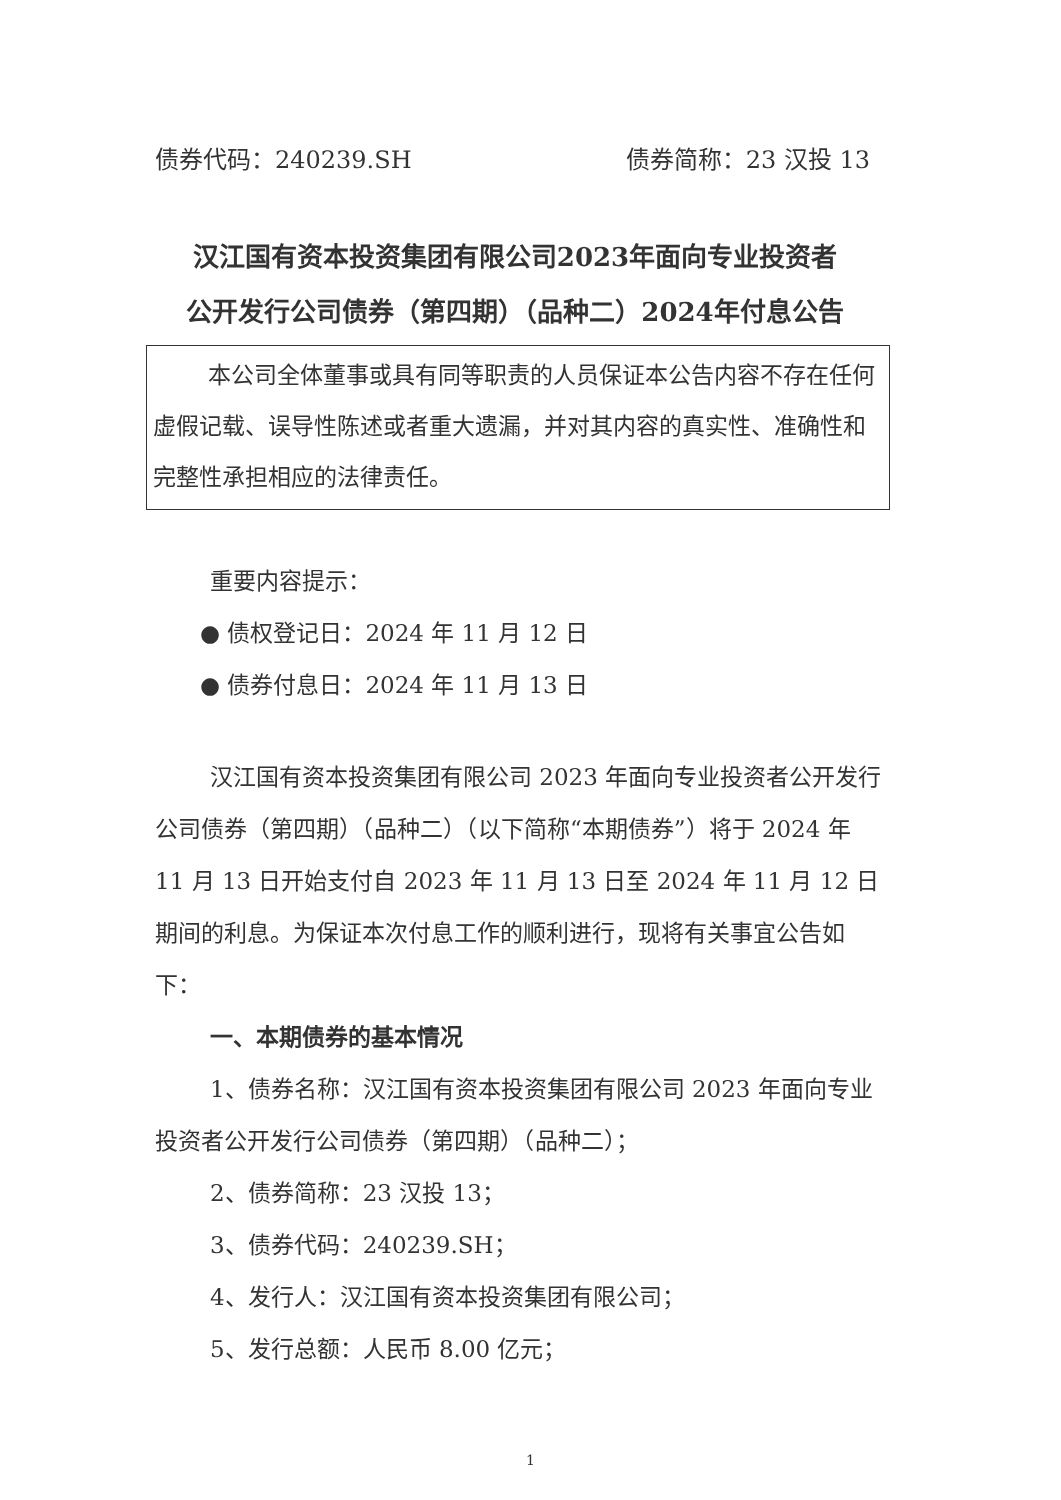债券代码：240239.SH 债券简称：23 汉投 13
汉江国有资本投资集团有限公司2023年面向专业投资者
公开发行公司债券（第四期）（品种二）2024年付息公告
本公司全体董事或具有同等职责的人员保证本公告内容不存在任何虚假记载、误导性陈述或者重大遗漏，并对其内容的真实性、准确性和完整性承担相应的法律责任。
重要内容提示：
● 债权登记日：2024 年 11 月 12 日
● 债券付息日：2024 年 11 月 13 日
汉江国有资本投资集团有限公司 2023 年面向专业投资者公开发行公司债券（第四期）（品种二）（以下简称“本期债券”）将于 2024 年 11 月 13 日开始支付自 2023 年 11 月 13 日至 2024 年 11 月 12 日期间的利息。为保证本次付息工作的顺利进行，现将有关事宜公告如下：
一、本期债券的基本情况
1、债券名称：汉江国有资本投资集团有限公司 2023 年面向专业投资者公开发行公司债券（第四期）（品种二）；
2、债券简称：23 汉投 13；
3、债券代码：240239.SH；
4、发行人：汉江国有资本投资集团有限公司；
5、发行总额：人民币 8.00 亿元；
1